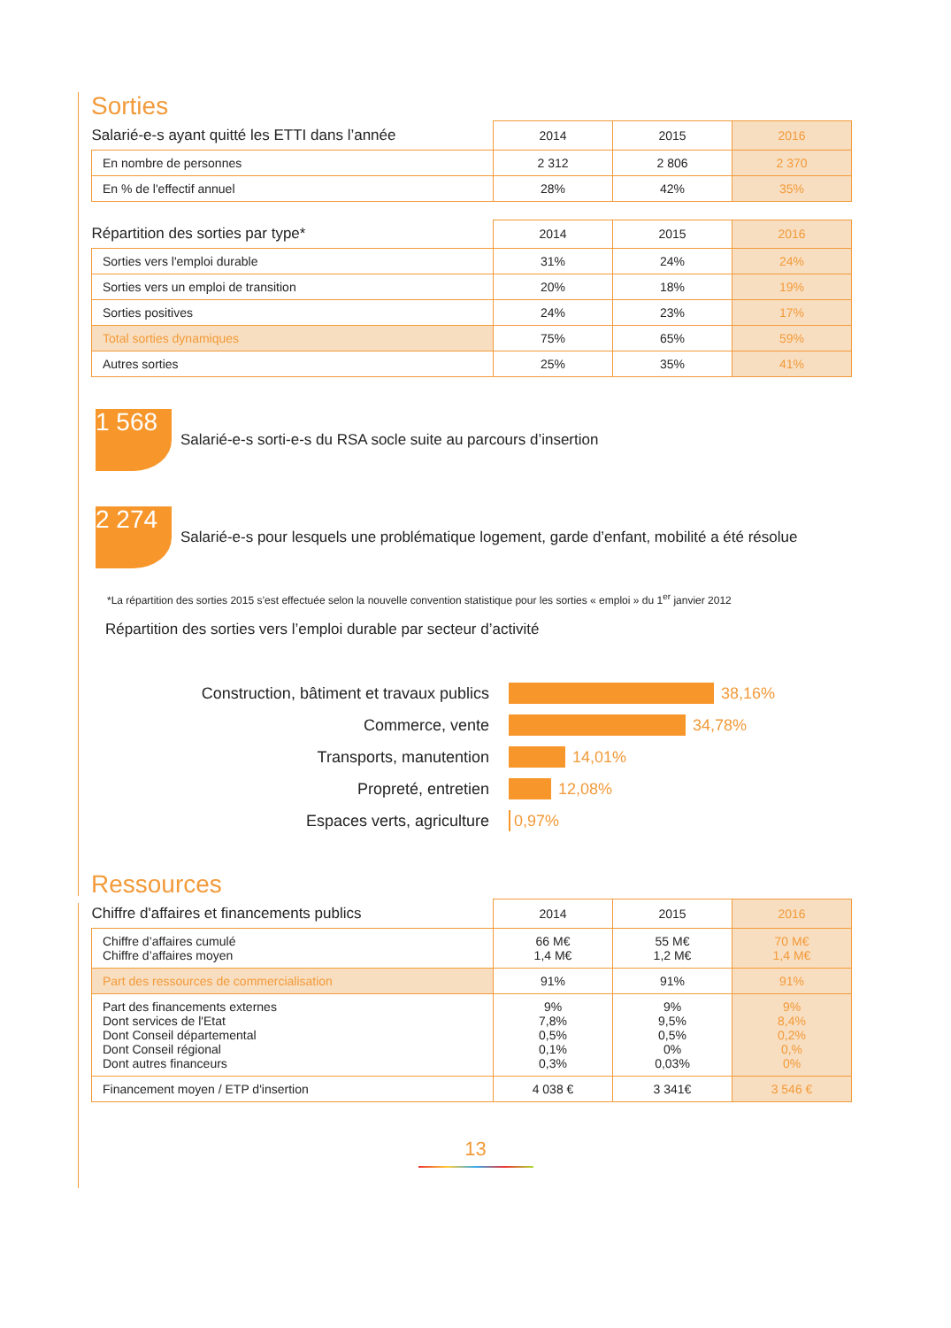Sorties
| Salarié-e-s ayant quitté les ETTI dans l’année | 2014 | 2015 | 2016 |
| En nombre de personnes | 2 312 | 2 806 | 2 370 |
| En % de l'effectif annuel | 28% | 42% | 35% |
| Répartition des sorties par type* | 2014 | 2015 | 2016 |
| Sorties vers l'emploi durable | 31% | 24% | 24% |
| Sorties vers un emploi de transition | 20% | 18% | 19% |
| Sorties positives | 24% | 23% | 17% |
| Total sorties dynamiques | 75% | 65% | 59% |
| Autres sorties | 25% | 35% | 41% |
1 568
Salarié-e-s sorti-e-s du RSA socle suite au parcours d’insertion
2 274
Salarié-e-s pour lesquels une problématique logement, garde d’enfant, mobilité a été résolue
*La répartition des sorties 2015 s’est effectuée selon la nouvelle convention statistique pour les sorties « emploi » du 1<sup>er</sup> janvier 2012
Répartition des sorties vers l’emploi durable par secteur d’activité
Construction, bâtiment et travaux publics 38,16%
Commerce, vente 34,78%
Transports, manutention 14,01%
Propreté, entretien 12,08%
Espaces verts, agriculture 0,97%
Ressources
| Chiffre d'affaires et financements publics | 2014 | 2015 | 2016 |
| Chiffre d’affaires cumulé Chiffre d’affaires moyen | 66 M€ 1,4 M€ | 55 M€ 1,2 M€ | 70 M€ 1,4 M€ |
| Part des ressources de commercialisation | 91% | 91% | 91% |
| Part des financements externes Dont services de l'Etat Dont Conseil départemental Dont Conseil régional Dont autres financeurs | 9% 7,8% 0,5% 0,1% 0,3% | 9% 9,5% 0,5% 0% 0,03% | 9% 8,4% 0,2% 0,% 0% |
| Financement moyen / ETP d'insertion | 4 038 € | 3 341€ | 3 546 € |
13